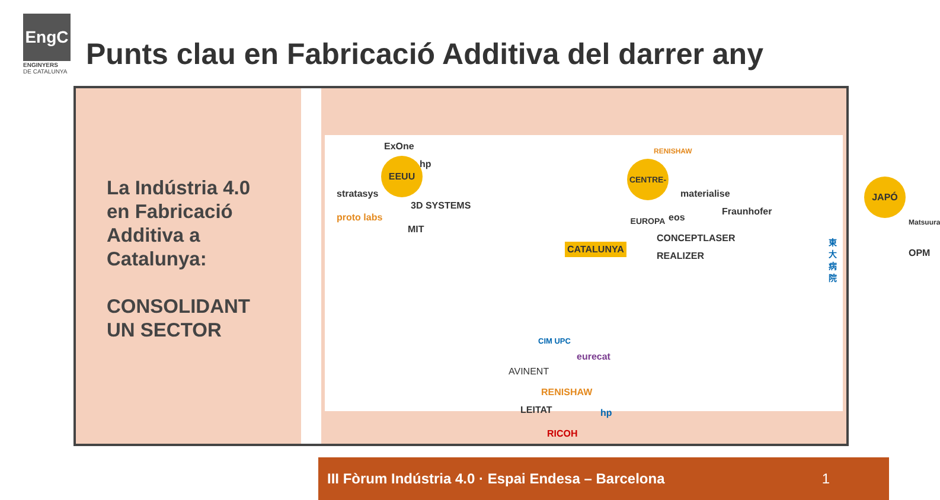EngC
ENGINYERS
DE CATALUNYA
Punts clau en Fabricació Additiva del darrer any
La Indústria 4.0
en Fabricació
Additiva a
Catalunya:
CONSOLIDANT
UN SECTOR
EEUU
ExOne
hp
stratasys
3D SYSTEMS
proto labs
MIT
CATALUNYA
CENTRE-EUROPA
RENISHAW
materialise
Fraunhofer
eos
CONCEPTLASER
REALIZER
JAPÓ
Matsuura
東大病院
OPM
CIM UPC
eurecat
AVINENT
RENISHAW
LEITAT hp
RICOH
III Fòrum Indústria 4.0 · Espai Endesa – Barcelona 1